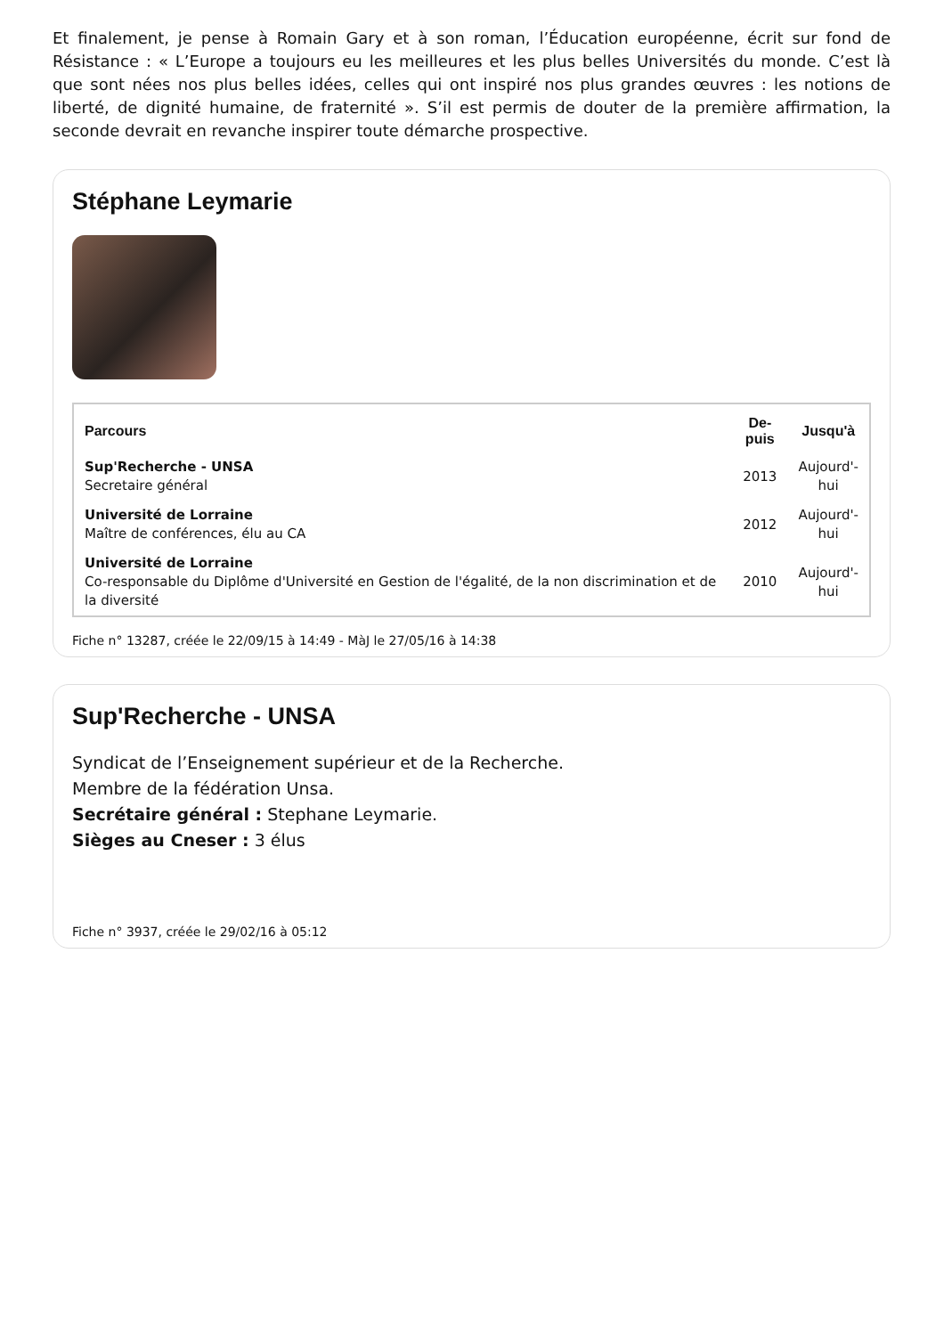Et finalement, je pense à Romain Gary et à son roman, l’Éducation européenne, écrit sur fond de Résistance : « L’Europe a toujours eu les meilleures et les plus belles Universités du monde. C’est là que sont nées nos plus belles idées, celles qui ont inspiré nos plus grandes œuvres : les notions de liberté, de dignité humaine, de fraternité ». S’il est permis de douter de la première affirmation, la seconde devrait en revanche inspirer toute démarche prospective.
Stéphane Leymarie
| Parcours | De- puis | Jusqu'à |
| --- | --- | --- |
| Sup'Recherche - UNSA Secretaire général | 2013 | Aujourd'- hui |
| Université de Lorraine Maître de conférences, élu au CA | 2012 | Aujourd'- hui |
| Université de Lorraine Co-responsable du Diplôme d'Université en Gestion de l'égalité, de la non discrimination et de la diversité | 2010 | Aujourd'- hui |
Fiche n° 13287, créée le 22/09/15 à 14:49 - MàJ le 27/05/16 à 14:38
Sup'Recherche - UNSA
Syndicat de l’Enseignement supérieur et de la Recherche.
Membre de la fédération Unsa.
Secrétaire général : Stephane Leymarie.
Sièges au Cneser : 3 élus
Fiche n° 3937, créée le 29/02/16 à 05:12